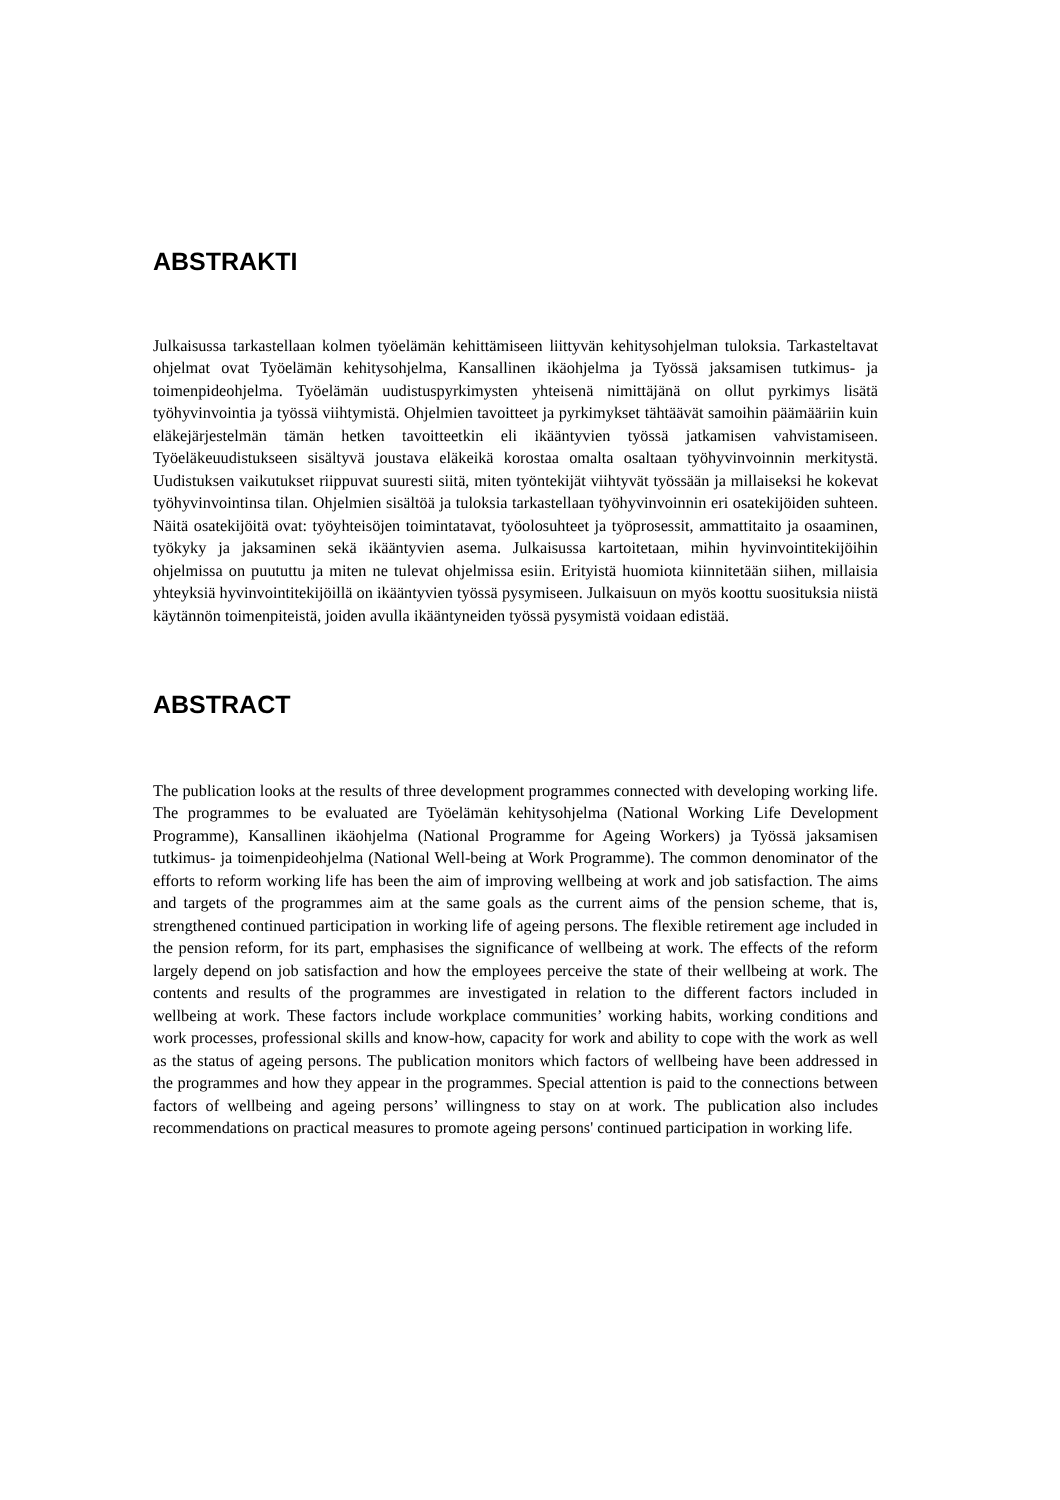ABSTRAKTI
Julkaisussa tarkastellaan kolmen työelämän kehittämiseen liittyvän kehitysohjelman tuloksia. Tarkasteltavat ohjelmat ovat Työelämän kehitysohjelma, Kansallinen ikäohjelma ja Työssä jaksamisen tutkimus- ja toimenpideohjelma. Työelämän uudistuspyrkimysten yhteisenä nimittäjänä on ollut pyrkimys lisätä työhyvinvointia ja työssä viihtymistä. Ohjelmien tavoitteet ja pyrkimykset tähtäävät samoihin päämääriin kuin eläkejärjestelmän tämän hetken tavoitteetkin eli ikääntyvien työssä jatkamisen vahvistamiseen. Työeläkeuudistukseen sisältyvä joustava eläkeikä korostaa omalta osaltaan työhyvinvoinnin merkitystä. Uudistuksen vaikutukset riippuvat suuresti siitä, miten työntekijät viihtyvät työssään ja millaiseksi he kokevat työhyvinvointinsa tilan. Ohjelmien sisältöä ja tuloksia tarkastellaan työhyvinvoinnin eri osatekijöiden suhteen. Näitä osatekijöitä ovat: työyhteisöjen toimintatavat, työolosuhteet ja työprosessit, ammattitaito ja osaaminen, työkyky ja jaksaminen sekä ikääntyvien asema. Julkaisussa kartoitetaan, mihin hyvinvointitekijöihin ohjelmissa on puututtu ja miten ne tulevat ohjelmissa esiin. Erityistä huomiota kiinnitetään siihen, millaisia yhteyksiä hyvinvointitekijöillä on ikääntyvien työssä pysymiseen. Julkaisuun on myös koottu suosituksia niistä käytännön toimenpiteistä, joiden avulla ikääntyneiden työssä pysymistä voidaan edistää.
ABSTRACT
The publication looks at the results of three development programmes connected with developing working life. The programmes to be evaluated are Työelämän kehitysohjelma (National Working Life Development Programme), Kansallinen ikäohjelma (National Programme for Ageing Workers) ja Työssä jaksamisen tutkimus- ja toimenpideohjelma (National Well-being at Work Programme). The common denominator of the efforts to reform working life has been the aim of improving wellbeing at work and job satisfaction. The aims and targets of the programmes aim at the same goals as the current aims of the pension scheme, that is, strengthened continued participation in working life of ageing persons. The flexible retirement age included in the pension reform, for its part, emphasises the significance of wellbeing at work. The effects of the reform largely depend on job satisfaction and how the employees perceive the state of their wellbeing at work. The contents and results of the programmes are investigated in relation to the different factors included in wellbeing at work. These factors include workplace communities’ working habits, working conditions and work processes, professional skills and know-how, capacity for work and ability to cope with the work as well as the status of ageing persons. The publication monitors which factors of wellbeing have been addressed in the programmes and how they appear in the programmes. Special attention is paid to the connections between factors of wellbeing and ageing persons’ willingness to stay on at work. The publication also includes recommendations on practical measures to promote ageing persons' continued participation in working life.